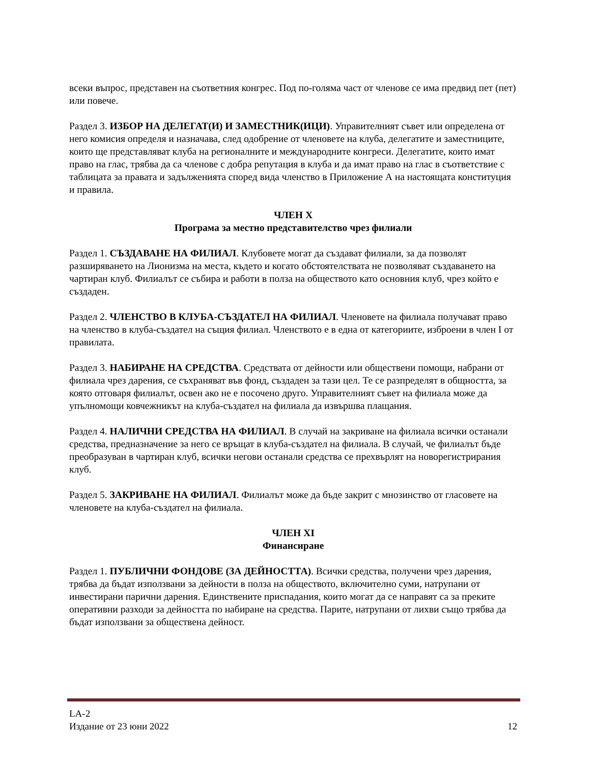всеки въпрос, представен на съответния конгрес. Под по-голяма част от членове се има предвид пет (пет) или повече.
Раздел 3. ИЗБОР НА ДЕЛЕГАТ(И) И ЗАМЕСТНИК(ИЦИ). Управителният съвет или определена от него комисия определя и назначава, след одобрение от членовете на клуба, делегатите и заместниците, които ще представляват клуба на регионалните и международните конгреси. Делегатите, които имат право на глас, трябва да са членове с добра репутация в клуба и да имат право на глас в съответствие с таблицата за правата и задълженията според вида членство в Приложение А на настоящата конституция и правила.
ЧЛЕН X
Програма за местно представителство чрез филиали
Раздел 1. СЪЗДАВАНЕ НА ФИЛИАЛ. Клубовете могат да създават филиали, за да позволят разширяването на Лионизма на места, където и когато обстоятелствата не позволяват създаването на чартиран клуб. Филиалът се събира и работи в полза на обществото като основния клуб, чрез който е създаден.
Раздел 2. ЧЛЕНСТВО В КЛУБА-СЪЗДАТЕЛ НА ФИЛИАЛ. Членовете на филиала получават право на членство в клуба-създател на същия филиал. Членството е в една от категориите, изброени в член I от правилата.
Раздел 3. НАБИРАНЕ НА СРЕДСТВА. Средствата от дейности или обществени помощи, набрани от филиала чрез дарения, се съхраняват във фонд, създаден за тази цел. Те се разпределят в общността, за която отговаря филиалът, освен ако не е посочено друго. Управителният съвет на филиала може да упълномощи ковчежникът на клуба-създател на филиала да извършва плащания.
Раздел 4. НАЛИЧНИ СРЕДСТВА НА ФИЛИАЛ. В случай на закриване на филиала всички останали средства, предназначение за него се връщат в клуба-създател на филиала. В случай, че филиалът бъде преобразуван в чартиран клуб, всички негови останали средства се прехвърлят на новорегистрирания клуб.
Раздел 5. ЗАКРИВАНЕ НА ФИЛИАЛ. Филиалът може да бъде закрит с мнозинство от гласовете на членовете на клуба-създател на филиала.
ЧЛЕН XI
Финансиране
Раздел 1. ПУБЛИЧНИ ФОНДОВЕ (ЗА ДЕЙНОСТТА). Всички средства, получени чрез дарения, трябва да бъдат използвани за дейности в полза на обществото, включително суми, натрупани от инвестирани парични дарения. Единствените приспадания, които могат да се направят са за преките оперативни разходи за дейността по набиране на средства. Парите, натрупани от лихви също трябва да бъдат използвани за обществена дейност.
LA-2
Издание от 23 юни 2022 12